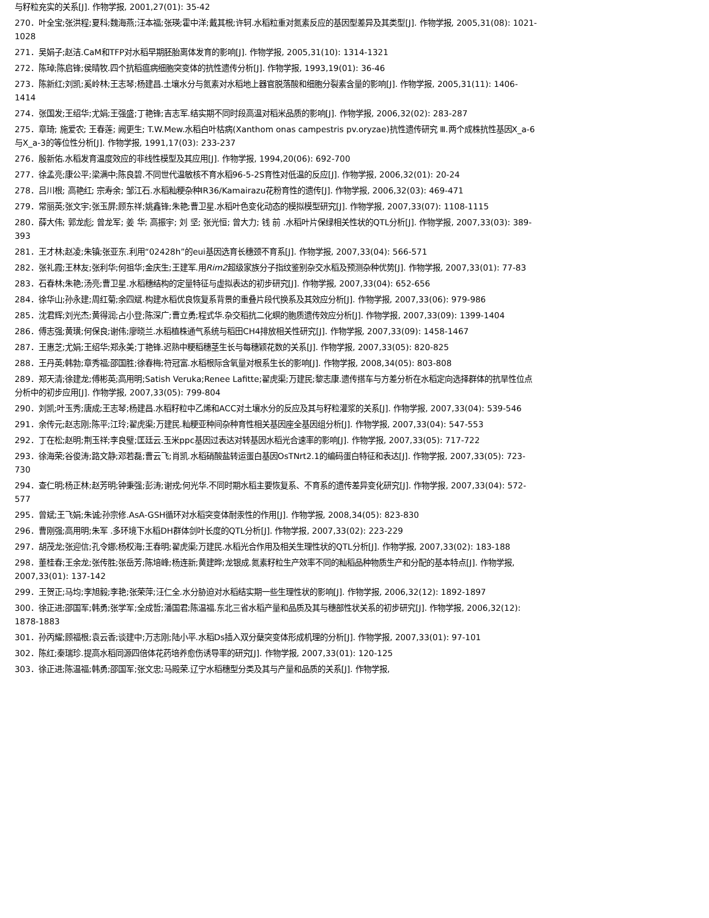与籽粒充实的关系[J]. 作物学报, 2001,27(01): 35-42
270．叶全宝;张洪程;夏科;魏海燕;汪本福;张瑛;霍中洋;戴其根;许轲.水稻粒重对氮素反应的基因型差异及其类型[J]. 作物学报, 2005,31(08): 1021-1028
271．吴娟子;赵洁.CaM和TFP对水稻早期胚胎离体发育的影响[J]. 作物学报, 2005,31(10): 1314-1321
272．陈琸;陈启锋;侯晴牧.四个抗稻瘟病细胞突变体的抗性遗传分析[J]. 作物学报, 1993,19(01): 36-46
273．陈新红;刘凯;奚岭林;王志琴;杨建昌.土壤水分与氮素对水稻地上器官脱落酸和细胞分裂素含量的影响[J]. 作物学报, 2005,31(11): 1406-1414
274．张国发;王绍华;尤娟;王强盛;丁艳锋;吉志军.结实期不同时段高温对稻米品质的影响[J]. 作物学报, 2006,32(02): 283-287
275．章琦; 施爱农; 王春莲; 阙更生; T.W.Mew.水稻白叶枯病(Xanthom onas campestris pv.oryzae)抗性遗传研究 Ⅲ.两个成株抗性基因X_a-6与X_a-3的等位性分析[J]. 作物学报, 1991,17(03): 233-237
276．殷新佑.水稻发育温度效应的非线性模型及其应用[J]. 作物学报, 1994,20(06): 692-700
277．徐孟亮;康公平;梁满中;陈良碧.不同世代温敏核不育水稻96-5-2S育性对低温的反应[J]. 作物学报, 2006,32(01): 20-24
278．吕川根; 高艳红; 宗寿余; 邹江石.水稻籼粳杂种IR36/Kamairazu花粉育性的遗传[J]. 作物学报, 2006,32(03): 469-471
279．常丽英;张文宇;张玉屏;顾东祥;姚鑫锋;朱艳;曹卫星.水稻叶色变化动态的模拟模型研究[J]. 作物学报, 2007,33(07): 1108-1115
280．薛大伟; 郭龙彪; 曾龙军; 姜 华; 高振宇; 刘 坚; 张光恒; 曾大力; 钱 前 .水稻叶片保绿相关性状的QTL分析[J]. 作物学报, 2007,33(03): 389-393
281．王才林;赵凌;朱镇;张亚东.利用“02428h”的eui基因选育长穗颈不育系[J]. 作物学报, 2007,33(04): 566-571
282．张礼霞;王林友;张利华;何祖华;金庆生;王建军.用Rim2超级家族分子指纹鉴别杂交水稻及预测杂种优势[J]. 作物学报, 2007,33(01): 77-83
283．石春林;朱艳;汤亮;曹卫星.水稻穗结构的定量特征与虚拟表达的初步研究[J]. 作物学报, 2007,33(04): 652-656
284．徐华山;孙永建;周红菊;余四斌.构建水稻优良恢复系背景的重叠片段代换系及其效应分析[J]. 作物学报, 2007,33(06): 979-986
285．沈君辉;刘光杰;黄得润;占小登;陈深广;曹立勇;程式华.杂交稻抗二化螟的胞质遗传效应分析[J]. 作物学报, 2007,33(09): 1399-1404
286．傅志强;黄璜;何保良;谢伟;廖晓兰.水稻植株通气系统与稻田CH4排放相关性研究[J]. 作物学报, 2007,33(09): 1458-1467
287．王惠芝;尤娟;王绍华;郑永美;丁艳锋.迟熟中粳稻穗茎生长与每穗颖花数的关系[J]. 作物学报, 2007,33(05): 820-825
288．王丹英;韩勃;章秀福;邵国胜;徐春梅;符冠富.水稻根际含氧量对根系生长的影响[J]. 作物学报, 2008,34(05): 803-808
289．郑天清;徐建龙;傅彬英;高用明;Satish Veruka;Renee Lafitte;翟虎渠;万建民;黎志康.遗传搭车与方差分析在水稻定向选择群体的抗旱性位点分析中的初步应用[J]. 作物学报, 2007,33(05): 799-804
290．刘凯;叶玉秀;唐成;王志琴;杨建昌.水稻籽粒中乙烯和ACC对土壤水分的反应及其与籽粒灌浆的关系[J]. 作物学报, 2007,33(04): 539-546
291．余传元;赵志刚;陈平;江玲;翟虎渠;万建民.籼粳亚种间杂种育性相关基因座全基因组分析[J]. 作物学报, 2007,33(04): 547-553
292．丁在松;赵明;荆玉祥;李良璧;匡廷云.玉米ppc基因过表达对转基因水稻光合速率的影响[J]. 作物学报, 2007,33(05): 717-722
293．徐海荣;谷俊涛;路文静;邓若磊;曹云飞;肖凯.水稻硝酸盐转运蛋白基因OsTNrt2.1的编码蛋白特征和表达[J]. 作物学报, 2007,33(05): 723-730
294．查仁明;杨正林;赵芳明;钟秉强;彭涛;谢戎;何光华.不同时期水稻主要恢复系、不育系的遗传差异变化研究[J]. 作物学报, 2007,33(04): 572-577
295．曾斌;王飞娟;朱诚;孙宗修.AsA-GSH循环对水稻突变体耐汞性的作用[J]. 作物学报, 2008,34(05): 823-830
296．曹刚强;高用明;朱军 .多环境下水稻DH群体剑叶长度的QTL分析[J]. 作物学报, 2007,33(02): 223-229
297．胡茂龙;张迎信;孔令娜;杨权海;王春明;翟虎渠;万建民.水稻光合作用及相关生理性状的QTL分析[J]. 作物学报, 2007,33(02): 183-188
298．董桂春;王余龙;张传胜;张岳芳;陈培峰;杨连新;黄建晔;龙银成.氮素籽粒生产效率不同的籼稻品种物质生产和分配的基本特点[J]. 作物学报, 2007,33(01): 137-142
299．王贺正;马均;李旭毅;李艳;张荣萍;汪仁全.水分胁迫对水稻结实期一些生理性状的影响[J]. 作物学报, 2006,32(12): 1892-1897
300．徐正进;邵国军;韩勇;张学军;全成哲;潘国君;陈温福.东北三省水稻产量和品质及其与穗部性状关系的初步研究[J]. 作物学报, 2006,32(12): 1878-1883
301．孙丙耀;顾福根;袁云香;谈建中;万志刚;陆小平.水稻Ds插入双分蘖突变体形成机理的分析[J]. 作物学报, 2007,33(01): 97-101
302．陈红;秦瑞珍.提高水稻同源四倍体花药培养愈伤诱导率的研究[J]. 作物学报, 2007,33(01): 120-125
303．徐正进;陈温福;韩勇;邵国军;张文忠;马殿荣.辽宁水稻穗型分类及其与产量和品质的关系[J]. 作物学报,